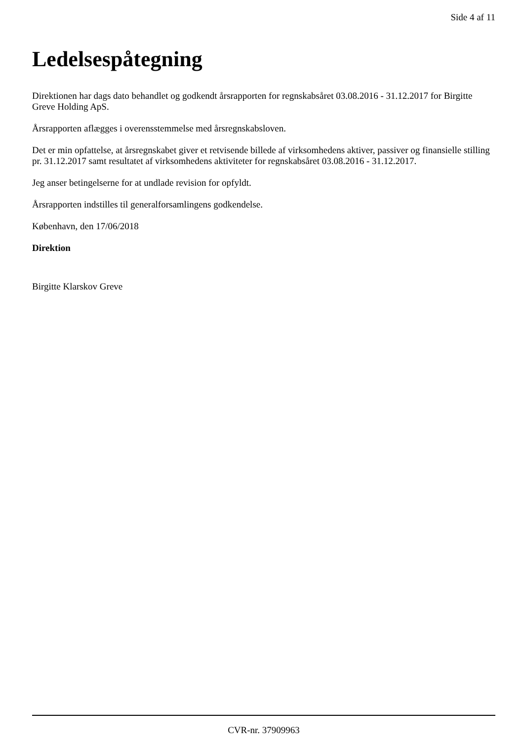Side 4 af 11
Ledelsespåtegning
Direktionen har dags dato behandlet og godkendt årsrapporten for regnskabsåret 03.08.2016 - 31.12.2017 for Birgitte Greve Holding ApS.
Årsrapporten aflægges i overensstemmelse med årsregnskabsloven.
Det er min opfattelse, at årsregnskabet giver et retvisende billede af virksomhedens aktiver, passiver og finansielle stilling pr. 31.12.2017 samt resultatet af virksomhedens aktiviteter for regnskabsåret 03.08.2016 - 31.12.2017.
Jeg anser betingelserne for at undlade revision for opfyldt.
Årsrapporten indstilles til generalforsamlingens godkendelse.
København, den 17/06/2018
Direktion
Birgitte Klarskov Greve
CVR-nr. 37909963